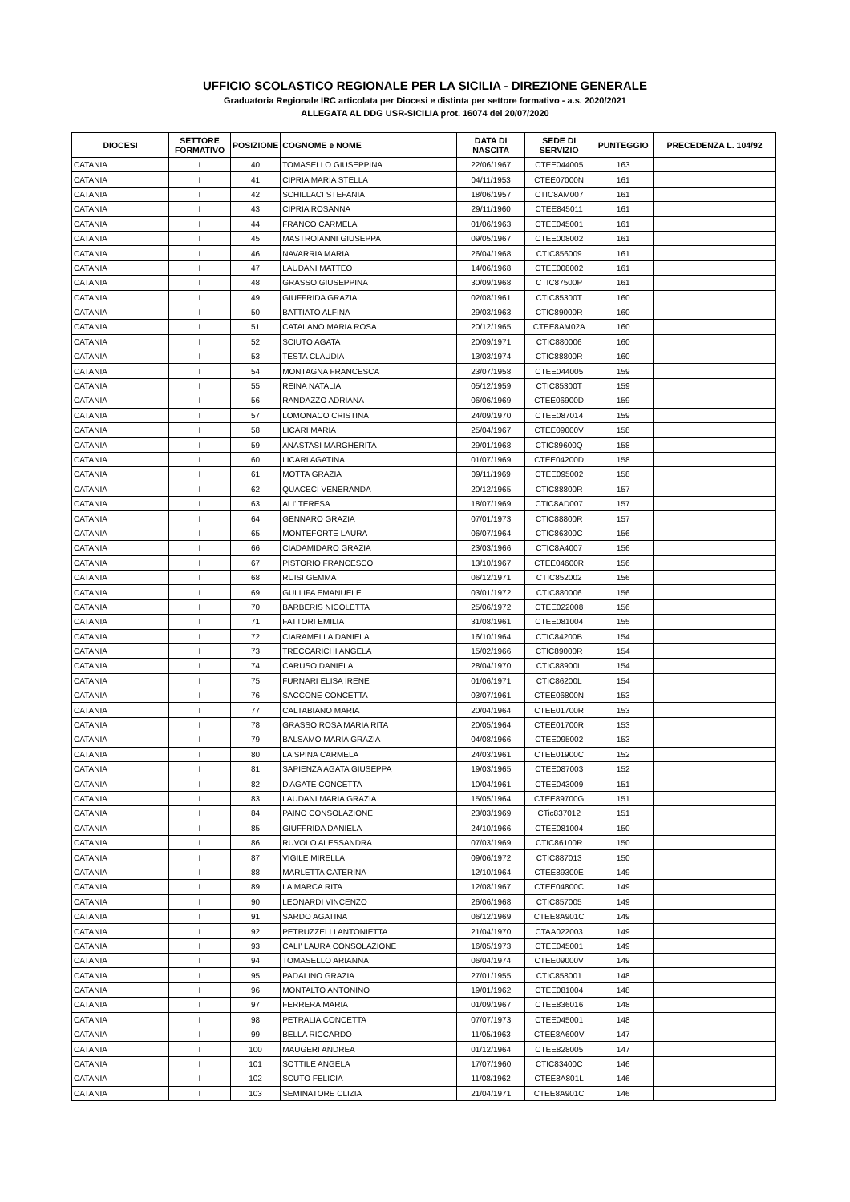UFFICIO SCOLASTICO REGIONALE PER LA SICILIA - DIREZIONE GENERALE
Graduatoria Regionale IRC articolata per Diocesi e distinta per settore formativo - a.s. 2020/2021
ALLEGATA AL DDG USR-SICILIA prot. 16074 del 20/07/2020
| DIOCESI | SETTORE FORMATIVO | POSIZIONE | COGNOME e NOME | DATA DI NASCITA | SEDE DI SERVIZIO | PUNTEGGIO | PRECEDENZA L. 104/92 |
| --- | --- | --- | --- | --- | --- | --- | --- |
| CATANIA | I | 40 | TOMASELLO GIUSEPPINA | 22/06/1967 | CTEE044005 | 163 | |
| CATANIA | I | 41 | CIPRIA MARIA STELLA | 04/11/1953 | CTEE07000N | 161 | |
| CATANIA | I | 42 | SCHILLACI STEFANIA | 18/06/1957 | CTIC8AM007 | 161 | |
| CATANIA | I | 43 | CIPRIA ROSANNA | 29/11/1960 | CTEE845011 | 161 | |
| CATANIA | I | 44 | FRANCO CARMELA | 01/06/1963 | CTEE045001 | 161 | |
| CATANIA | I | 45 | MASTROIANNI GIUSEPPA | 09/05/1967 | CTEE008002 | 161 | |
| CATANIA | I | 46 | NAVARRIA MARIA | 26/04/1968 | CTIC856009 | 161 | |
| CATANIA | I | 47 | LAUDANI MATTEO | 14/06/1968 | CTEE008002 | 161 | |
| CATANIA | I | 48 | GRASSO GIUSEPPINA | 30/09/1968 | CTIC87500P | 161 | |
| CATANIA | I | 49 | GIUFFRIDA GRAZIA | 02/08/1961 | CTIC85300T | 160 | |
| CATANIA | I | 50 | BATTIATO ALFINA | 29/03/1963 | CTIC89000R | 160 | |
| CATANIA | I | 51 | CATALANO MARIA ROSA | 20/12/1965 | CTEE8AM02A | 160 | |
| CATANIA | I | 52 | SCIUTO AGATA | 20/09/1971 | CTIC880006 | 160 | |
| CATANIA | I | 53 | TESTA CLAUDIA | 13/03/1974 | CTIC88800R | 160 | |
| CATANIA | I | 54 | MONTAGNA FRANCESCA | 23/07/1958 | CTEE044005 | 159 | |
| CATANIA | I | 55 | REINA NATALIA | 05/12/1959 | CTIC85300T | 159 | |
| CATANIA | I | 56 | RANDAZZO ADRIANA | 06/06/1969 | CTEE06900D | 159 | |
| CATANIA | I | 57 | LOMONACO CRISTINA | 24/09/1970 | CTEE087014 | 159 | |
| CATANIA | I | 58 | LICARI MARIA | 25/04/1967 | CTEE09000V | 158 | |
| CATANIA | I | 59 | ANASTASI MARGHERITA | 29/01/1968 | CTIC89600Q | 158 | |
| CATANIA | I | 60 | LICARI AGATINA | 01/07/1969 | CTEE04200D | 158 | |
| CATANIA | I | 61 | MOTTA GRAZIA | 09/11/1969 | CTEE095002 | 158 | |
| CATANIA | I | 62 | QUACECI VENERANDA | 20/12/1965 | CTIC88800R | 157 | |
| CATANIA | I | 63 | ALI' TERESA | 18/07/1969 | CTIC8AD007 | 157 | |
| CATANIA | I | 64 | GENNARO GRAZIA | 07/01/1973 | CTIC88800R | 157 | |
| CATANIA | I | 65 | MONTEFORTE LAURA | 06/07/1964 | CTIC86300C | 156 | |
| CATANIA | I | 66 | CIADAMIDARO GRAZIA | 23/03/1966 | CTIC8A4007 | 156 | |
| CATANIA | I | 67 | PISTORIO FRANCESCO | 13/10/1967 | CTEE04600R | 156 | |
| CATANIA | I | 68 | RUISI GEMMA | 06/12/1971 | CTIC852002 | 156 | |
| CATANIA | I | 69 | GULLIFA EMANUELE | 03/01/1972 | CTIC880006 | 156 | |
| CATANIA | I | 70 | BARBERIS NICOLETTA | 25/06/1972 | CTEE022008 | 156 | |
| CATANIA | I | 71 | FATTORI EMILIA | 31/08/1961 | CTEE081004 | 155 | |
| CATANIA | I | 72 | CIARAMELLA DANIELA | 16/10/1964 | CTIC84200B | 154 | |
| CATANIA | I | 73 | TRECCARICHI ANGELA | 15/02/1966 | CTIC89000R | 154 | |
| CATANIA | I | 74 | CARUSO DANIELA | 28/04/1970 | CTIC88900L | 154 | |
| CATANIA | I | 75 | FURNARI ELISA IRENE | 01/06/1971 | CTIC86200L | 154 | |
| CATANIA | I | 76 | SACCONE CONCETTA | 03/07/1961 | CTEE06800N | 153 | |
| CATANIA | I | 77 | CALTABIANO MARIA | 20/04/1964 | CTEE01700R | 153 | |
| CATANIA | I | 78 | GRASSO ROSA MARIA RITA | 20/05/1964 | CTEE01700R | 153 | |
| CATANIA | I | 79 | BALSAMO MARIA GRAZIA | 04/08/1966 | CTEE095002 | 153 | |
| CATANIA | I | 80 | LA SPINA CARMELA | 24/03/1961 | CTEE01900C | 152 | |
| CATANIA | I | 81 | SAPIENZA AGATA GIUSEPPA | 19/03/1965 | CTEE087003 | 152 | |
| CATANIA | I | 82 | D'AGATE CONCETTA | 10/04/1961 | CTEE043009 | 151 | |
| CATANIA | I | 83 | LAUDANI MARIA GRAZIA | 15/05/1964 | CTEE89700G | 151 | |
| CATANIA | I | 84 | PAINO CONSOLAZIONE | 23/03/1969 | CTic837012 | 151 | |
| CATANIA | I | 85 | GIUFFRIDA DANIELA | 24/10/1966 | CTEE081004 | 150 | |
| CATANIA | I | 86 | RUVOLO ALESSANDRA | 07/03/1969 | CTIC86100R | 150 | |
| CATANIA | I | 87 | VIGILE MIRELLA | 09/06/1972 | CTIC887013 | 150 | |
| CATANIA | I | 88 | MARLETTA CATERINA | 12/10/1964 | CTEE89300E | 149 | |
| CATANIA | I | 89 | LA MARCA RITA | 12/08/1967 | CTEE04800C | 149 | |
| CATANIA | I | 90 | LEONARDI VINCENZO | 26/06/1968 | CTIC857005 | 149 | |
| CATANIA | I | 91 | SARDO AGATINA | 06/12/1969 | CTEE8A901C | 149 | |
| CATANIA | I | 92 | PETRUZZELLI ANTONIETTA | 21/04/1970 | CTAA022003 | 149 | |
| CATANIA | I | 93 | CALI' LAURA CONSOLAZIONE | 16/05/1973 | CTEE045001 | 149 | |
| CATANIA | I | 94 | TOMASELLO ARIANNA | 06/04/1974 | CTEE09000V | 149 | |
| CATANIA | I | 95 | PADALINO GRAZIA | 27/01/1955 | CTIC858001 | 148 | |
| CATANIA | I | 96 | MONTALTO ANTONINO | 19/01/1962 | CTEE081004 | 148 | |
| CATANIA | I | 97 | FERRERA MARIA | 01/09/1967 | CTEE836016 | 148 | |
| CATANIA | I | 98 | PETRALIA CONCETTA | 07/07/1973 | CTEE045001 | 148 | |
| CATANIA | I | 99 | BELLA RICCARDO | 11/05/1963 | CTEE8A600V | 147 | |
| CATANIA | I | 100 | MAUGERI ANDREA | 01/12/1964 | CTEE828005 | 147 | |
| CATANIA | I | 101 | SOTTILE ANGELA | 17/07/1960 | CTIC83400C | 146 | |
| CATANIA | I | 102 | SCUTO FELICIA | 11/08/1962 | CTEE8A801L | 146 | |
| CATANIA | I | 103 | SEMINATORE CLIZIA | 21/04/1971 | CTEE8A901C | 146 | |